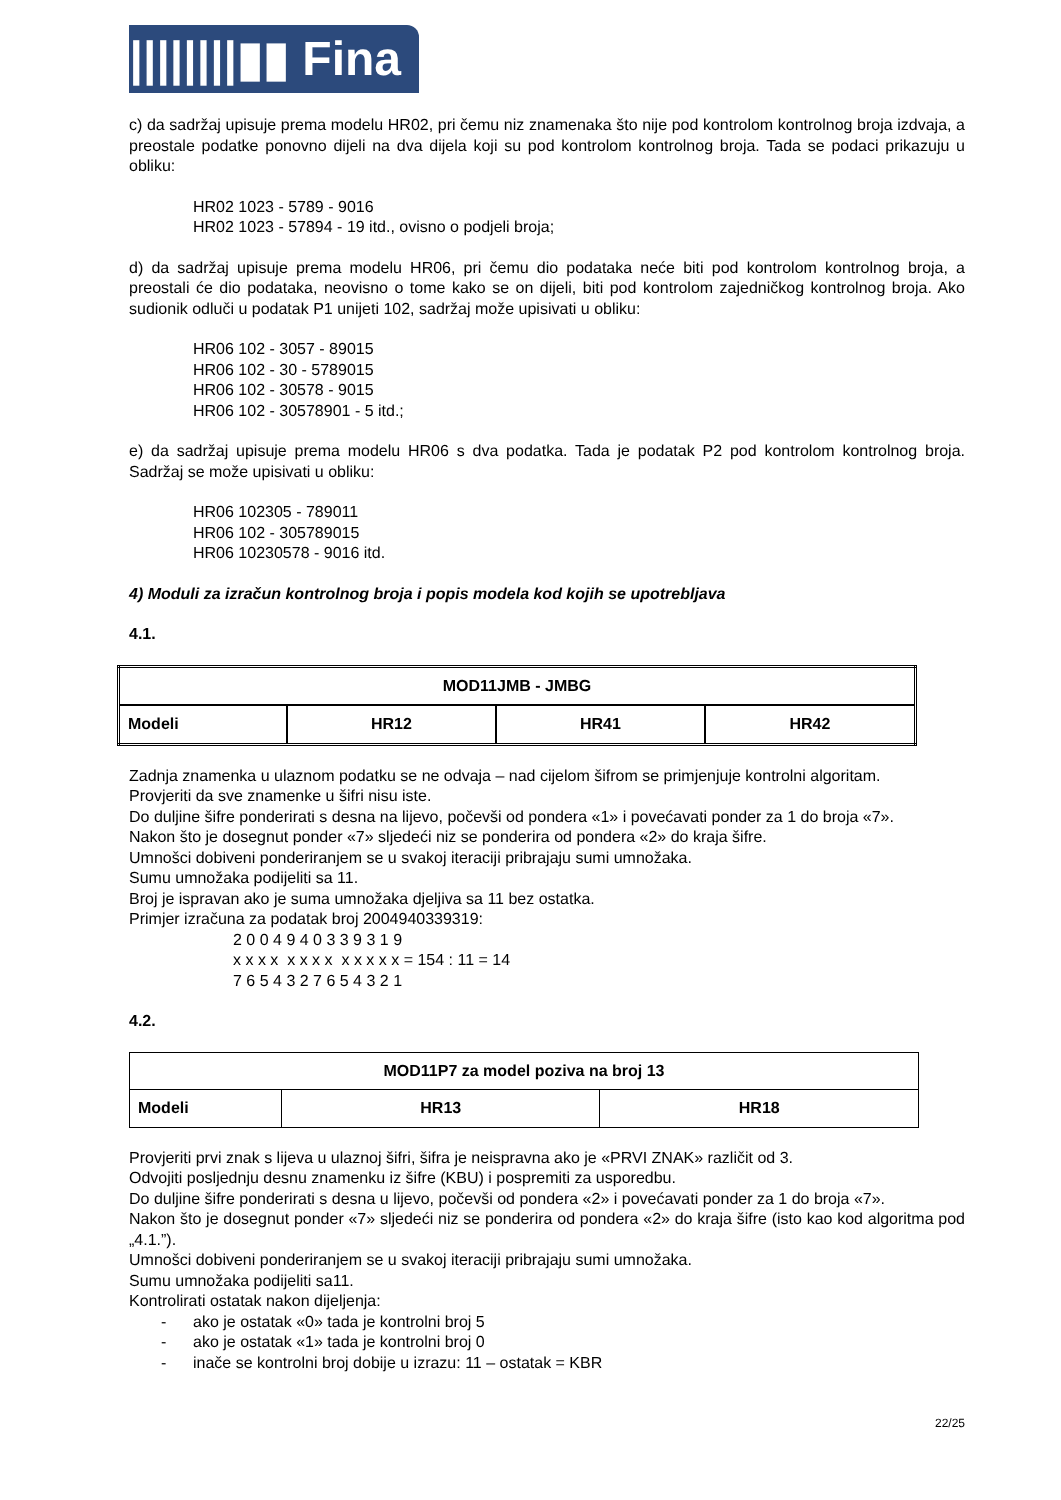||||||||▮▮ Fina
c) da sadržaj upisuje prema modelu HR02, pri čemu niz znamenaka što nije pod kontrolom kontrolnog broja izdvaja, a preostale podatke ponovno dijeli na dva dijela koji su pod kontrolom kontrolnog broja. Tada se podaci prikazuju u obliku:
HR02 1023 - 5789 - 9016
HR02 1023 - 57894 - 19 itd., ovisno o podjeli broja;
d) da sadržaj upisuje prema modelu HR06, pri čemu dio podataka neće biti pod kontrolom kontrolnog broja, a preostali će dio podataka, neovisno o tome kako se on dijeli, biti pod kontrolom zajedničkog kontrolnog broja. Ako sudionik odluči u podatak P1 unijeti 102, sadržaj može upisivati u obliku:
HR06 102 - 3057 - 89015
HR06 102 - 30 - 5789015
HR06 102 - 30578 - 9015
HR06 102 - 30578901 - 5 itd.;
e) da sadržaj upisuje prema modelu HR06 s dva podatka. Tada je podatak P2 pod kontrolom kontrolnog broja. Sadržaj se može upisivati u obliku:
HR06 102305 - 789011
HR06 102 - 305789015
HR06 10230578 - 9016 itd.
4) Moduli za izračun kontrolnog broja i popis modela kod kojih se upotrebljava
4.1.
| MOD11JMB - JMBG | | | |
| Modeli | HR12 | HR41 | HR42 |
Zadnja znamenka u ulaznom podatku se ne odvaja – nad cijelom šifrom se primjenjuje kontrolni algoritam.
Provjeriti da sve znamenke u šifri nisu iste.
Do duljine šifre ponderirati s desna na lijevo, počevši od pondera «1» i povećavati ponder za 1 do broja «7».
Nakon što je dosegnut ponder «7» sljedeći niz se ponderira od pondera «2» do kraja šifre.
Umnošci dobiveni ponderiranjem se u svakoj iteraciji pribrajaju sumi umnožaka.
Sumu umnožaka podijeliti sa 11.
Broj je ispravan ako je suma umnožaka djeljiva sa 11 bez ostatka.
Primjer izračuna za podatak broj 2004940339319:
2 0 0 4 9 4 0 3 3 9 3 1 9
x x x x x x x x x x x x x = 154 : 11 = 14
7 6 5 4 3 2 7 6 5 4 3 2 1
4.2.
| MOD11P7 za model poziva na broj 13 | | |
| Modeli | HR13 | HR18 |
Provjeriti prvi znak s lijeva u ulaznoj šifri, šifra je neispravna ako je «PRVI ZNAK» različit od 3.
Odvojiti posljednju desnu znamenku iz šifre (KBU) i pospremiti za usporedbu.
Do duljine šifre ponderirati s desna u lijevo, počevši od pondera «2» i povećavati ponder za 1 do broja «7».
Nakon što je dosegnut ponder «7» sljedeći niz se ponderira od pondera «2» do kraja šifre (isto kao kod algoritma pod „4.1.”).
Umnošci dobiveni ponderiranjem se u svakoj iteraciji pribrajaju sumi umnožaka.
Sumu umnožaka podijeliti sa11.
Kontrolirati ostatak nakon dijeljenja:
- ako je ostatak «0» tada je kontrolni broj 5
- ako je ostatak «1» tada je kontrolni broj 0
- inače se kontrolni broj dobije u izrazu: 11 – ostatak = KBR
22/25